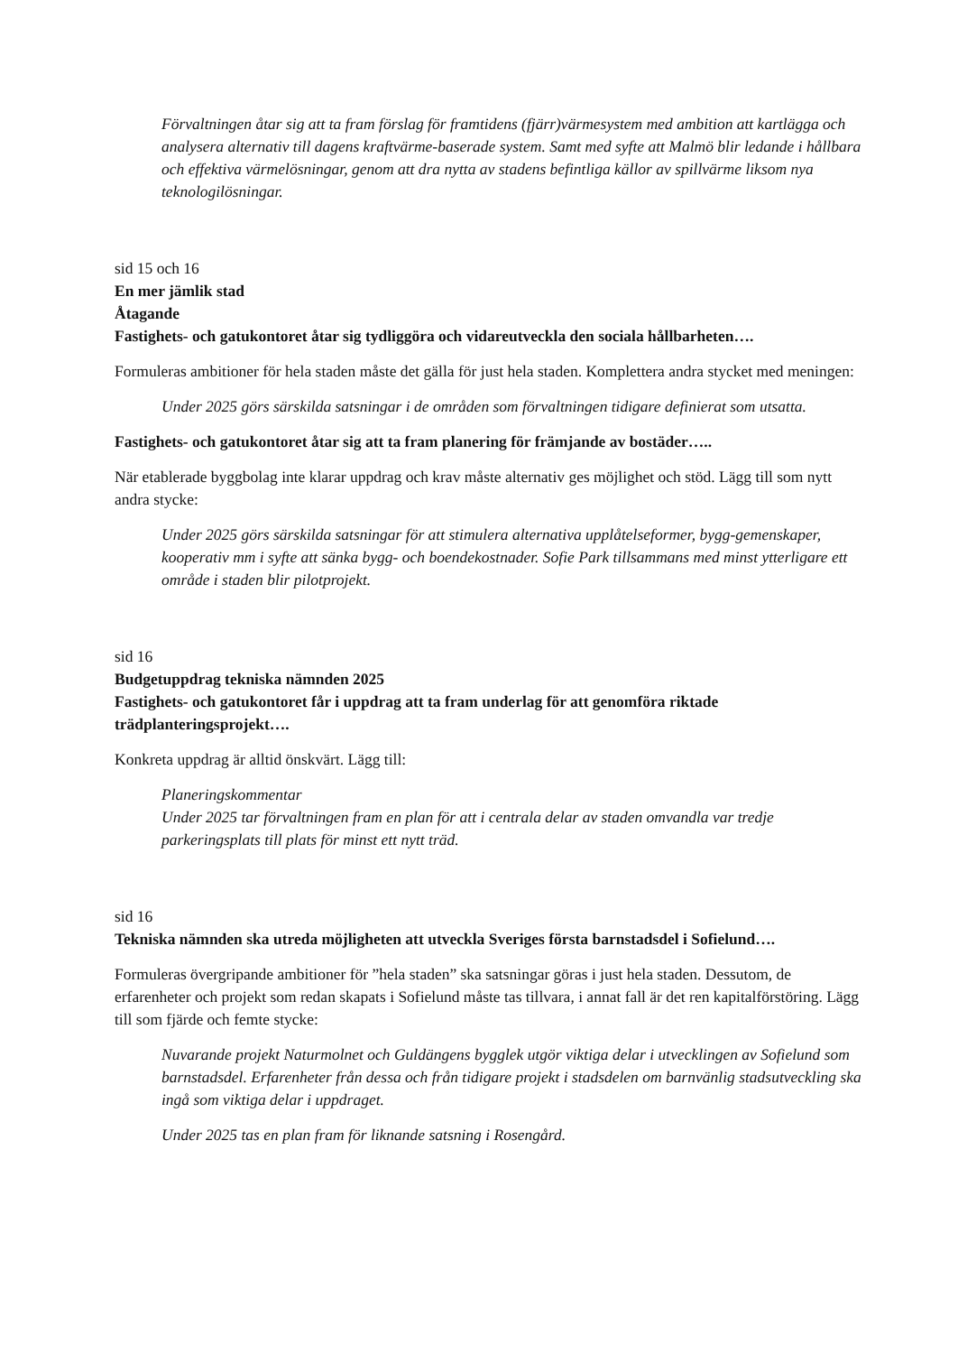Förvaltningen åtar sig att ta fram förslag för framtidens (fjärr)värmesystem med ambition att kartlägga och analysera alternativ till dagens kraftvärme-baserade system. Samt med syfte att Malmö blir ledande i hållbara och effektiva värmelösningar, genom att dra nytta av stadens befintliga källor av spillvärme liksom nya teknologilösningar.
sid 15 och 16
En mer jämlik stad
Åtagande
Fastighets- och gatukontoret åtar sig tydliggöra och vidareutveckla den sociala hållbarheten….
Formuleras ambitioner för hela staden måste det gälla för just hela staden. Komplettera andra stycket med meningen:
Under 2025 görs särskilda satsningar i de områden som förvaltningen tidigare definierat som utsatta.
Fastighets- och gatukontoret åtar sig att ta fram planering för främjande av bostäder…..
När etablerade byggbolag inte klarar uppdrag och krav måste alternativ ges möjlighet och stöd. Lägg till som nytt andra stycke:
Under 2025 görs särskilda satsningar för att stimulera alternativa upplåtelseformer, bygg-gemenskaper, kooperativ mm i syfte att sänka bygg- och boendekostnader. Sofie Park tillsammans med minst ytterligare ett område i staden blir pilotprojekt.
sid 16
Budgetuppdrag tekniska nämnden 2025
Fastighets- och gatukontoret får i uppdrag att ta fram underlag för att genomföra riktade trädplanteringsprojekt….
Konkreta uppdrag är alltid önskvärt. Lägg till:
Planeringskommentar
Under 2025 tar förvaltningen fram en plan för att i centrala delar av staden omvandla var tredje parkeringsplats till plats för minst ett nytt träd.
sid 16
Tekniska nämnden ska utreda möjligheten att utveckla Sveriges första barnstadsdel i Sofielund….
Formuleras övergripande ambitioner för ”hela staden” ska satsningar göras i just hela staden. Dessutom, de erfarenheter och projekt som redan skapats i Sofielund måste tas tillvara, i annat fall är det ren kapitalförstöring. Lägg till som fjärde och femte stycke:
Nuvarande projekt Naturmolnet och Guldängens bygglek utgör viktiga delar i utvecklingen av Sofielund som barnstadsdel. Erfarenheter från dessa och från tidigare projekt i stadsdelen om barnvänlig stadsutveckling ska ingå som viktiga delar i uppdraget.
Under 2025 tas en plan fram för liknande satsning i Rosengård.